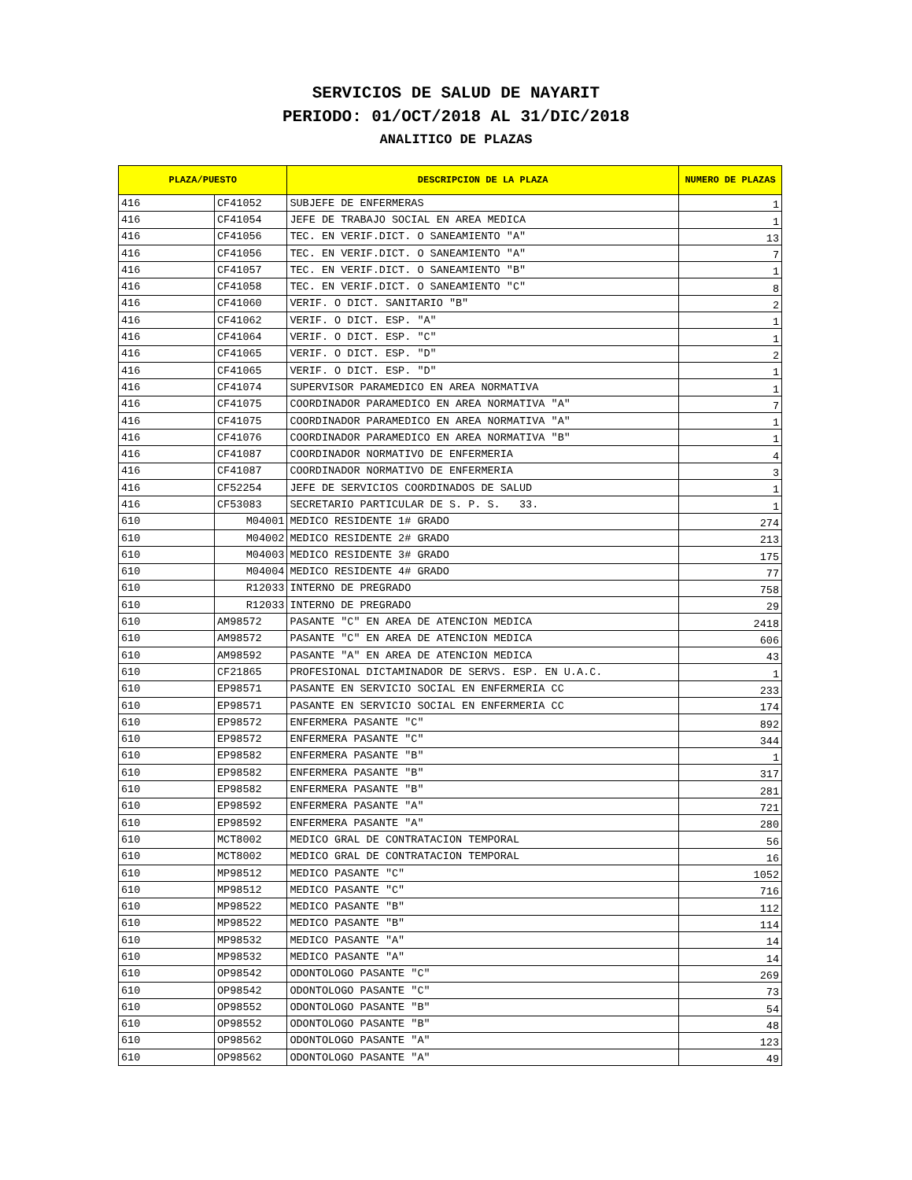SERVICIOS DE SALUD DE NAYARIT
PERIODO: 01/OCT/2018 AL 31/DIC/2018
ANALITICO DE PLAZAS
| PLAZA/PUESTO | | DESCRIPCION DE LA PLAZA | NUMERO DE PLAZAS |
| --- | --- | --- | --- |
| 416 | CF41052 | SUBJEFE DE ENFERMERAS | 1 |
| 416 | CF41054 | JEFE DE TRABAJO SOCIAL EN AREA MEDICA | 1 |
| 416 | CF41056 | TEC. EN VERIF.DICT. O SANEAMIENTO "A" | 13 |
| 416 | CF41056 | TEC. EN VERIF.DICT. O SANEAMIENTO "A" | 7 |
| 416 | CF41057 | TEC. EN VERIF.DICT. O SANEAMIENTO "B" | 1 |
| 416 | CF41058 | TEC. EN VERIF.DICT. O SANEAMIENTO "C" | 8 |
| 416 | CF41060 | VERIF. O DICT. SANITARIO "B" | 2 |
| 416 | CF41062 | VERIF. O DICT. ESP. "A" | 1 |
| 416 | CF41064 | VERIF. O DICT. ESP. "C" | 1 |
| 416 | CF41065 | VERIF. O DICT. ESP. "D" | 2 |
| 416 | CF41065 | VERIF. O DICT. ESP. "D" | 1 |
| 416 | CF41074 | SUPERVISOR PARAMEDICO EN AREA NORMATIVA | 1 |
| 416 | CF41075 | COORDINADOR PARAMEDICO EN AREA NORMATIVA "A" | 7 |
| 416 | CF41075 | COORDINADOR PARAMEDICO EN AREA NORMATIVA "A" | 1 |
| 416 | CF41076 | COORDINADOR PARAMEDICO EN AREA NORMATIVA "B" | 1 |
| 416 | CF41087 | COORDINADOR NORMATIVO DE ENFERMERIA | 4 |
| 416 | CF41087 | COORDINADOR NORMATIVO DE ENFERMERIA | 3 |
| 416 | CF52254 | JEFE DE SERVICIOS COORDINADOS DE SALUD | 1 |
| 416 | CF53083 | SECRETARIO PARTICULAR DE S. P. S. 33. | 1 |
| 610 | M04001 | MEDICO RESIDENTE 1# GRADO | 274 |
| 610 | M04002 | MEDICO RESIDENTE 2# GRADO | 213 |
| 610 | M04003 | MEDICO RESIDENTE 3# GRADO | 175 |
| 610 | M04004 | MEDICO RESIDENTE 4# GRADO | 77 |
| 610 | R12033 | INTERNO DE PREGRADO | 758 |
| 610 | R12033 | INTERNO DE PREGRADO | 29 |
| 610 | AM98572 | PASANTE "C" EN AREA DE ATENCION MEDICA | 2418 |
| 610 | AM98572 | PASANTE "C" EN AREA DE ATENCION MEDICA | 606 |
| 610 | AM98592 | PASANTE "A" EN AREA DE ATENCION MEDICA | 43 |
| 610 | CF21865 | PROFESIONAL DICTAMINADOR DE SERVS. ESP. EN U.A.C. | 1 |
| 610 | EP98571 | PASANTE EN SERVICIO SOCIAL EN ENFERMERIA CC | 233 |
| 610 | EP98571 | PASANTE EN SERVICIO SOCIAL EN ENFERMERIA CC | 174 |
| 610 | EP98572 | ENFERMERA PASANTE "C" | 892 |
| 610 | EP98572 | ENFERMERA PASANTE "C" | 344 |
| 610 | EP98582 | ENFERMERA PASANTE "B" | 1 |
| 610 | EP98582 | ENFERMERA PASANTE "B" | 317 |
| 610 | EP98582 | ENFERMERA PASANTE "B" | 281 |
| 610 | EP98592 | ENFERMERA PASANTE "A" | 721 |
| 610 | EP98592 | ENFERMERA PASANTE "A" | 280 |
| 610 | MCT8002 | MEDICO GRAL DE CONTRATACION TEMPORAL | 56 |
| 610 | MCT8002 | MEDICO GRAL DE CONTRATACION TEMPORAL | 16 |
| 610 | MP98512 | MEDICO PASANTE "C" | 1052 |
| 610 | MP98512 | MEDICO PASANTE "C" | 716 |
| 610 | MP98522 | MEDICO PASANTE "B" | 112 |
| 610 | MP98522 | MEDICO PASANTE "B" | 114 |
| 610 | MP98532 | MEDICO PASANTE "A" | 14 |
| 610 | MP98532 | MEDICO PASANTE "A" | 14 |
| 610 | OP98542 | ODONTOLOGO PASANTE "C" | 269 |
| 610 | OP98542 | ODONTOLOGO PASANTE "C" | 73 |
| 610 | OP98552 | ODONTOLOGO PASANTE "B" | 54 |
| 610 | OP98552 | ODONTOLOGO PASANTE "B" | 48 |
| 610 | OP98562 | ODONTOLOGO PASANTE "A" | 123 |
| 610 | OP98562 | ODONTOLOGO PASANTE "A" | 49 |